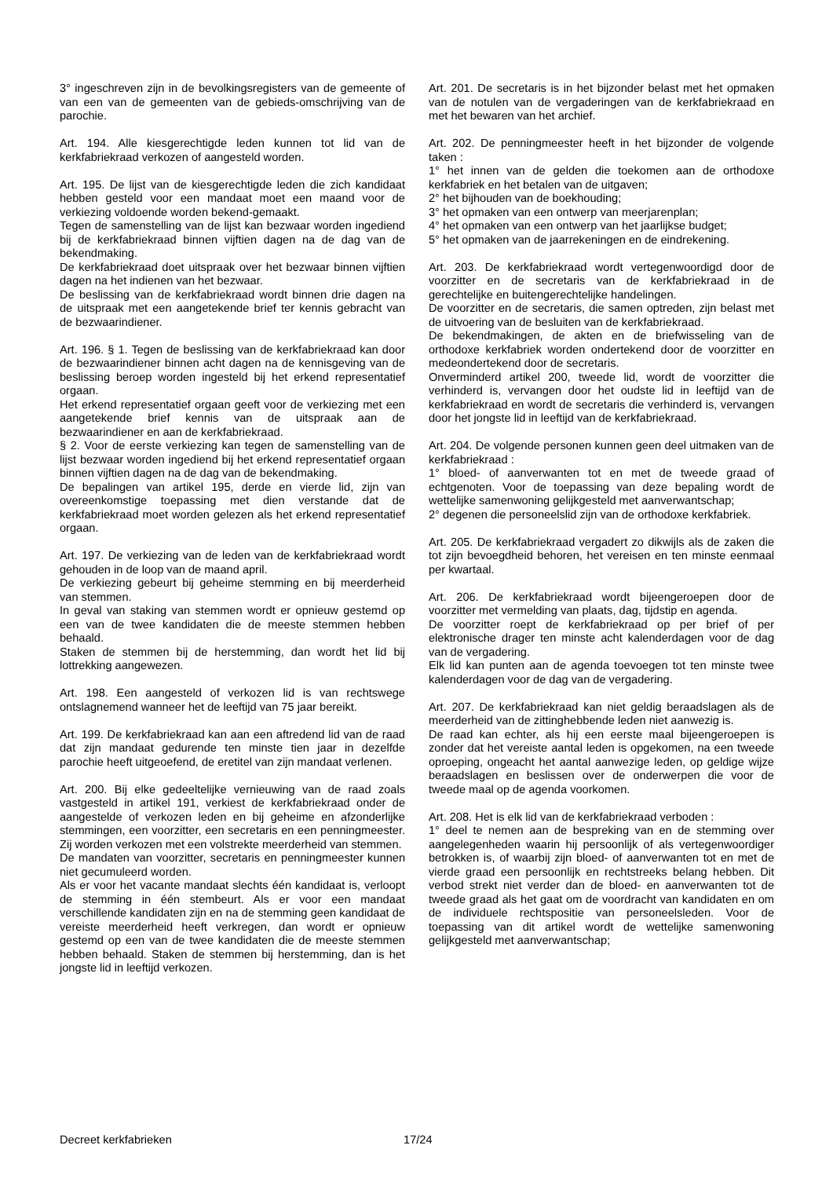3° ingeschreven zijn in de bevolkingsregisters van de gemeente of van een van de gemeenten van de gebieds-omschrijving van de parochie.
Art. 194. Alle kiesgerechtigde leden kunnen tot lid van de kerkfabriekraad verkozen of aangesteld worden.
Art. 195. De lijst van de kiesgerechtigde leden die zich kandidaat hebben gesteld voor een mandaat moet een maand voor de verkiezing voldoende worden bekend-gemaakt.
Tegen de samenstelling van de lijst kan bezwaar worden ingediend bij de kerkfabriekraad binnen vijftien dagen na de dag van de bekendmaking.
De kerkfabriekraad doet uitspraak over het bezwaar binnen vijftien dagen na het indienen van het bezwaar.
De beslissing van de kerkfabriekraad wordt binnen drie dagen na de uitspraak met een aangetekende brief ter kennis gebracht van de bezwaarindiener.
Art. 196. § 1. Tegen de beslissing van de kerkfabriekraad kan door de bezwaarindiener binnen acht dagen na de kennisgeving van de beslissing beroep worden ingesteld bij het erkend representatief orgaan.
Het erkend representatief orgaan geeft voor de verkiezing met een aangetekende brief kennis van de uitspraak aan de bezwaarindiener en aan de kerkfabriekraad.
§ 2. Voor de eerste verkiezing kan tegen de samenstelling van de lijst bezwaar worden ingediend bij het erkend representatief orgaan binnen vijftien dagen na de dag van de bekendmaking.
De bepalingen van artikel 195, derde en vierde lid, zijn van overeenkomstige toepassing met dien verstande dat de kerkfabriekraad moet worden gelezen als het erkend representatief orgaan.
Art. 197. De verkiezing van de leden van de kerkfabriekraad wordt gehouden in de loop van de maand april.
De verkiezing gebeurt bij geheime stemming en bij meerderheid van stemmen.
In geval van staking van stemmen wordt er opnieuw gestemd op een van de twee kandidaten die de meeste stemmen hebben behaald.
Staken de stemmen bij de herstemming, dan wordt het lid bij lottrekking aangewezen.
Art. 198. Een aangesteld of verkozen lid is van rechtswege ontslagnemend wanneer het de leeftijd van 75 jaar bereikt.
Art. 199. De kerkfabriekraad kan aan een aftredend lid van de raad dat zijn mandaat gedurende ten minste tien jaar in dezelfde parochie heeft uitgeoefend, de eretitel van zijn mandaat verlenen.
Art. 200. Bij elke gedeeltelijke vernieuwing van de raad zoals vastgesteld in artikel 191, verkiest de kerkfabriekraad onder de aangestelde of verkozen leden en bij geheime en afzonderlijke stemmingen, een voorzitter, een secretaris en een penningmeester. Zij worden verkozen met een volstrekte meerderheid van stemmen.
De mandaten van voorzitter, secretaris en penningmeester kunnen niet gecumuleerd worden.
Als er voor het vacante mandaat slechts één kandidaat is, verloopt de stemming in één stembeurt. Als er voor een mandaat verschillende kandidaten zijn en na de stemming geen kandidaat de vereiste meerderheid heeft verkregen, dan wordt er opnieuw gestemd op een van de twee kandidaten die de meeste stemmen hebben behaald. Staken de stemmen bij herstemming, dan is het jongste lid in leeftijd verkozen.
Art. 201. De secretaris is in het bijzonder belast met het opmaken van de notulen van de vergaderingen van de kerkfabriekraad en met het bewaren van het archief.
Art. 202. De penningmeester heeft in het bijzonder de volgende taken :
1° het innen van de gelden die toekomen aan de orthodoxe kerkfabriek en het betalen van de uitgaven;
2° het bijhouden van de boekhouding;
3° het opmaken van een ontwerp van meerjarenplan;
4° het opmaken van een ontwerp van het jaarlijkse budget;
5° het opmaken van de jaarrekeningen en de eindrekening.
Art. 203. De kerkfabriekraad wordt vertegenwoordigd door de voorzitter en de secretaris van de kerkfabriekraad in de gerechtelijke en buitengerechtelijke handelingen.
De voorzitter en de secretaris, die samen optreden, zijn belast met de uitvoering van de besluiten van de kerkfabriekraad.
De bekendmakingen, de akten en de briefwisseling van de orthodoxe kerkfabriek worden ondertekend door de voorzitter en medeondertekend door de secretaris.
Onverminderd artikel 200, tweede lid, wordt de voorzitter die verhinderd is, vervangen door het oudste lid in leeftijd van de kerkfabriekraad en wordt de secretaris die verhinderd is, vervangen door het jongste lid in leeftijd van de kerkfabriekraad.
Art. 204. De volgende personen kunnen geen deel uitmaken van de kerkfabriekraad :
1° bloed- of aanverwanten tot en met de tweede graad of echtgenoten. Voor de toepassing van deze bepaling wordt de wettelijke samenwoning gelijkgesteld met aanverwantschap;
2° degenen die personeelslid zijn van de orthodoxe kerkfabriek.
Art. 205. De kerkfabriekraad vergadert zo dikwijls als de zaken die tot zijn bevoegdheid behoren, het vereisen en ten minste eenmaal per kwartaal.
Art. 206. De kerkfabriekraad wordt bijeengeroepen door de voorzitter met vermelding van plaats, dag, tijdstip en agenda.
De voorzitter roept de kerkfabriekraad op per brief of per elektronische drager ten minste acht kalenderdagen voor de dag van de vergadering.
Elk lid kan punten aan de agenda toevoegen tot ten minste twee kalenderdagen voor de dag van de vergadering.
Art. 207. De kerkfabriekraad kan niet geldig beraadslagen als de meerderheid van de zittinghebbende leden niet aanwezig is.
De raad kan echter, als hij een eerste maal bijeengeroepen is zonder dat het vereiste aantal leden is opgekomen, na een tweede oproeping, ongeacht het aantal aanwezige leden, op geldige wijze beraadslagen en beslissen over de onderwerpen die voor de tweede maal op de agenda voorkomen.
Art. 208. Het is elk lid van de kerkfabriekraad verboden :
1° deel te nemen aan de bespreking van en de stemming over aangelegenheden waarin hij persoonlijk of als vertegenwoordiger betrokken is, of waarbij zijn bloed- of aanverwanten tot en met de vierde graad een persoonlijk en rechtstreeks belang hebben. Dit verbod strekt niet verder dan de bloed- en aanverwanten tot de tweede graad als het gaat om de voordracht van kandidaten en om de individuele rechtspositie van personeelsleden. Voor de toepassing van dit artikel wordt de wettelijke samenwoning gelijkgesteld met aanverwantschap;
Decreet kerkfabrieken 17/24